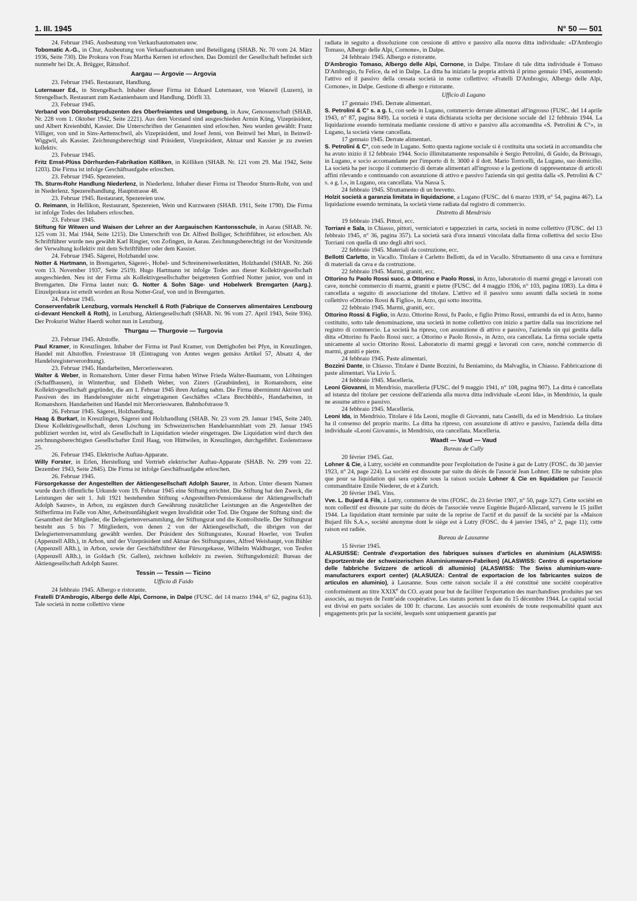1. III. 1945 N° 50 — 501
24. Februar 1945. Ausbeutung von Verkaufsautomaten usw.
Tobomatic A.-G., in Chur, Ausbeutung von Verkaufsautomaten und Beteiligung (SHAB. Nr. 70 vom 24. März 1936, Seite 730). Die Prokura von Frau Martha Kernen ist erloschen. Das Domizil der Gesellschaft befindet sich nunmehr bei Dr. A. Brügger, Rätushof.
Aargau — Argovie — Argovia
23. Februar 1945. Restaurant, Handlung.
Luternauer Ed., in Strengelbach. Inhaber dieser Firma ist Eduard Luternauer, von Wauwil (Luzern), in Strengelbach. Restaurant zum Kastanienbaum und Handlung. Dörfli 33.
23. Februar 1945.
Verband von Dörrobstproduzenten des Oberfreiamtes und Umgebung, in Auw, Genossenschaft (SHAB. Nr. 228 vom 1. Oktober 1942, Seite 2221). Aus dem Vorstand sind ausgeschieden Armin Küng, Vizepräsident, und Albert Kreienbühl, Kassier. Die Unterschriften der Genannten sind erloschen. Neu wurden gewählt: Franz Villiger, von und in Sins-Aettenschwil, als Vizepräsident, und Josef Jenni, von Beinwil bei Muri, in Beinwil-Wiggwil, als Kassier. Zeichnungsberechtigt sind Präsident, Vizepräsident, Aktuar und Kassier je zu zweien kollektiv.
23. Februar 1945.
Fritz Ernst-Plüss Dörrhurden-Fabrikation Kölliken, in Kölliken (SHAB. Nr. 121 vom 29. Mai 1942, Seite 1203). Die Firma ist infolge Geschäftsaufgabe erloschen.
23. Februar 1945. Spezereien.
Th. Sturm-Rohr Handlung Niederlenz, in Niederlenz. Inhaber dieser Firma ist Theodor Sturm-Rohr, von und in Niederlenz. Spezereihandlung. Hauptstrasse 48.
23. Februar 1945. Restaurant, Spezereien usw.
O. Reimann, in Hellikon, Restaurant, Spezereien, Wein und Kurzwaren (SHAB. 1911, Seite 1790). Die Firma ist infolge Todes des Inhabers erloschen.
23. Februar 1945.
Stiftung für Witwen und Waisen der Lehrer an der Aargauischen Kantonsschule, in Aarau (SHAB. Nr. 125 vom 31. Mai 1944, Seite 1215). Die Unterschrift von Dr. Alfred Bolliger, Schriftführer, ist erloschen. Als Schriftführer wurde neu gewählt Karl Ringier, von Zofingen, in Aarau. Zeichnungsberechtigt ist der Vorsitzende der Verwaltung kollektiv mit dem Schriftführer oder dem Kassier.
24. Februar 1945. Sägerei, Holzhandel usw.
Notter & Hartmann, in Bremgarten, Sägerei-, Hobel- und Schreinereiwerkstätten, Holzhandel (SHAB. Nr. 266 vom 13. November 1937, Seite 2519). Hugo Hartmann ist infolge Todes aus dieser Kollektivgesellschaft ausgeschieden. Neu ist der Firma als Kollektivgesellschafter beigetreten Gottfried Notter junior, von und in Bremgarten. Die Firma lautet nun: G. Notter & Sohn Säge- und Hobelwerk Bremgarten (Aarg.). Einzelprokura ist erteilt worden an Rosa Notter-Graf, von und in Bremgarten.
24. Februar 1945.
Conservenfabrik Lenzburg, vormals Henckell & Roth (Fabrique de Conserves alimentaires Lenzbourg ci-devant Henckell & Roth), in Lenzburg, Aktiengesellschaft (SHAB. Nr. 96 vom 27. April 1943, Seite 936). Der Prokurist Walter Haerdi wohnt nun in Lenzburg.
Thurgau — Thurgovie — Turgovia
23. Februar 1945. Altstoffe.
Paul Kramer, in Kreuzlingen. Inhaber der Firma ist Paul Kramer, von Dettighofen bei Pfyn, in Kreuzlingen. Handel mit Altstoffen. Freiestrasse 18 (Eintragung von Amtes wegen gemäss Artikel 57, Absatz 4, der Handelsregisterverordnung).
23. Februar 1945. Handarbeiten, Mercerieswaren.
Walter & Weber, in Romanshorn. Unter dieser Firma haben Witwe Frieda Walter-Baumann, von Löhningen (Schaffhausen), in Wintertbur, und Elsbeth Weber, von Zizers (Graubünden), in Romanshorn, eine Kollektivgesellschaft gegründet, die am 1. Februar 1945 ihren Anfang nahm. Die Firma übernimmt Aktiven und Passiven des im Handelsregister nicht eingetragenen Geschäftes «Clara Brechbühl», Handarbeiten, in Romanshorn. Handarbeiten und Handel mit Mercerieswaren. Bahnhofstrasse 9.
26. Februar 1945. Sägerei, Holzhandlung.
Haag & Burkart, in Kreuzlingen, Sägerei und Holzhandlung (SHAB. Nr. 23 vom 29. Januar 1945, Seite 240). Diese Kollektivgesellschaft, deren Löschung im Schweizerischen Handelsamtsblatt vom 29. Januar 1945 publiziert worden ist, wird als Gesellschaft in Liquidation wieder eingetragen. Die Liquidation wird durch den zeichnungsberechtigten Gesellschafter Emil Haag, von Hüttwilen, in Kreuzlingen, durchgeführt. Esslenstrasse 25.
26. Februar 1945. Elektrische Auftau-Apparate.
Willy Forster, in Erlen, Herstellung und Vertrieb elektrischer Auftau-Apparate (SHAB. Nr. 299 vom 22. Dezember 1943, Seite 2845). Die Firma ist infolge Geschäftsaufgabe erloschen.
26. Februar 1945.
Fürsorgekasse der Angestellten der Aktiengesellschaft Adolph Saurer, in Arbon. Unter diesem Namen wurde durch öffentliche Urkunde vom 19. Februar 1945 eine Stiftung errichtet. Die Stiftung hat den Zweck, die Leistungen der seit 1. Juli 1921 bestehenden Stiftung «Angestellten-Pensionskasse der Aktiengesellschaft Adolph Saurer», in Arbon, zu ergänzen durch Gewährung zusätzlicher Leistungen an die Angestellten der Stifterfirma im Falle von Alter, Arbeitsunfähigkeit wegen Invalidität oder Tod. Die Organe der Stiftung sind: die Gesamtheit der Mitglieder, die Delegiertenversammlung, der Stiftungsrat und die Kontrollstelle. Der Stiftungsrat besteht aus 5 bis 7 Mitgliedern, von denen 2 von der Aktiengesellschaft, die übrigen von der Delegiertenversammlung gewählt werden. Der Präsident des Stiftungsrates, Kourad Hoerler, von Teufen (Appenzell ARh.), in Arbon, und der Vizepräsident und Aktuar des Stiftungsrates, Alfred Weishaupt, von Bühler (Appenzell ARh.), in Arbon, sowie der Geschäftsführer der Fürsorgekasse, Wilhelm Waldburger, von Teufen (Appenzell ARh.), in Goldach (St. Gallen), zeichnen kollektiv zu zweien. Stiftungsdomizil: Bureau der Aktiengesellschaft Adolph Saurer.
Tessin — Tessin — Ticino
Ufficio di Faido
24 febbraio 1945. Albergo e ristorante.
Fratelli D'Ambrogio, Albergo delle Alpi, Cornone, in Dalpe (FUSC. del 14 marzo 1944, n° 62, pagina 613). Tale società in nome collettivo viene
radiata in seguito a dissoluzione con cessione di attivo e passivo alla nuova ditta individuale: «D'Ambrogio Tomaso, Albergo delle Alpi, Cornone», in Dalpe.
24 febbraio 1945. Albergo e ristorante.
D'Ambrogio Tomaso, Albergo delle Alpi, Cornone, in Dalpe. Titolare di tale ditta individuale è Tomaso D'Ambrogio, fu Felice, da ed in Dalpe. La ditta ha iniziato la propria attività il primo gennaio 1945, assumendo l'attivo ed il passivo della cessata società in nome collettivo: «Fratelli D'Ambrogio, Albergo delle Alpi, Cornone», in Dalpe. Gestione di albergo e ristorante.
Ufficio di Lugano
17 gennaio 1945. Derrate alimentari.
S. Petrolini & C° s. a g. l., con sede in Lugano, commercio derrate alimentari all'ingrosso (FUSC. del 14 aprile 1943, n° 87, pagina 849). La società è stata dichiarata sciolta per decisione sociale del 12 febbraio 1944. La liquidazione essendo terminata mediante cessione di attivo e passivo alla accomandita «S. Petrolini & C°», in Lugano, la società viene cancellata.
17 gennaio 1945. Derrate alimentari.
S. Petrolini & C°, con sede in Lugano. Sotto questa ragione sociale si è costituita una società in accomandita che ha avuto inizio il 12 febbraio 1944. Socio illimitatamente responsabile è Sergio Petrolini, di Guido, da Brissago, in Lugano, e socio accomandante per l'importo di fr. 3000 è il dott. Mario Torricelli, da Lugano, suo domicilio. La società ha per iscopo il commercio di derrate alimentari all'ingrosso e la gestione di rappresentanze di articoli affini rilevando e continuando con assunzione di attivo e passivo l'azienda sin qui gestita dalla «S. Petrolini & C° s. a g. l.», in Lugano, ora cancellata. Via Nassa 5.
24 febbraio 1945. Sfruttamento di un brevetto.
Holzit società a garanzia limitata in liquidazione, a Lugano (FUSC. del 6 marzo 1939, n° 54, pagina 467). La liquidazione essendo terminata, la società viene radiata dal registro di commercio.
Distretto di Mendrisio
19 febbraio 1945. Pittori, ecc.
Torriani e Sala, in Chiasso, pittori, verniciatori e tappezzieri in carta, società in nome collettivo (FUSC. del 13 febbraio 1945, n° 36, pagina 357). La società sarà d'ora innanzi vincolata dalla firma collettiva del socio Elso Torriani con quella di uno degli altri soci.
22 febbraio 1945. Materiali da costruzione, ecc.
Bellotti Carletto, in Vacallo. Titolare è Carletto Bellotti, da ed in Vacallo. Sfruttamento di una cava e fornitura di materiali da cava e da costruzione.
22 febbraio 1945. Marmi, graniti, ecc.
Ottorino fu Paolo Rossi succ. a Ottorino e Paolo Rossi, in Arzo, laboratorio di marmi greggi e lavorati con cave, nonchè commercio di marmi, graniti e pietre (FUSC. del 4 maggio 1936, n° 103, pagina 1083). La ditta è cancellata a seguito di associazione del titolare. L'attivo ed il passivo sono assunti dalla società in nome collettivo «Ottorino Rossi & Figlio», in Arzo, qui sotto inscritta.
22 febbraio 1945. Marmi, graniti, ecc.
Ottorino Rossi & Figlio, in Arzo. Ottorino Rossi, fu Paolo, e figlio Primo Rossi, entrambi da ed in Arzo, hanno costituito, sotto tale denominazione, una società in nome collettivo con inizio a partire dalla sua inscrizione nel registro di commercio. La società ha ripreso, con assunzione di attivo e passivo, l'azienda sin qui gestita dalla ditta «Ottorino fu Paolo Rossi succ. a Ottorino e Paolo Rossi», in Arzo, ora cancellata. La firma sociale spetta unicamente al socio Ottorino Rossi. Laboratorio di marmi greggi e lavorati con cave, nonchè commercio di marmi, graniti e pietre.
24 febbraio 1945. Paste alimentari.
Bozzini Dante, in Chiasso. Titolare è Dante Bozzini, fu Beniamino, da Malvaglia, in Chiasso. Fabbricazione di paste alimentari. Via Livio 5.
24 febbraio 1945. Macelleria.
Leoni Giovanni, in Mendrisio, macelleria (FUSC. del 9 maggio 1941, n° 108, pagina 907). La ditta è cancellata ad istanza del titolare per cessione dell'azienda alla nuova ditta individuale «Leoni Ida», in Mendrisio, la quale ne assume attivo e passivo.
24 febbraio 1945. Macelleria.
Leoni Ida, in Mendrisio. Titolare è Ida Leoni, moglie di Giovanni, nata Castelli, da ed in Mendrisio. La titolare ha il consenso del proprio marito. La ditta ha ripreso, con assunzione di attivo e passivo, l'azienda della ditta individuale «Leoni Giovanni», in Mendrisio, ora cancellata. Macelleria.
Waadt — Vaud — Vaud
Bureau de Cully
20 février 1945. Gaz.
Lohner & Cie, à Lutry, société en commandite pour l'exploitation de l'usine à gaz de Lutry (FOSC. du 30 janvier 1923, n° 24, page 224). La société est dissoute par suite du décès de l'associé Jean Lohner. Elle ne subsiste plus que pour sa liquidation qui sera opérée sous la raison sociale Lohner & Cie en liquidation par l'associé commanditaire Emile Niederer, de et à Zurich.
20 février 1945. Vins.
Vve. L. Bujard & Fils, à Lutry, commerce de vins (FOSC. du 23 février 1907, n° 50, page 327). Cette société en nom collectif est dissoute par suite du décès de l'associée veuve Eugénie Bujard-Allezard, survenu le 15 juillet 1944. La liquidation étant terminée par suite de la reprise de l'actif et du passif de la société par la «Maison Bujard fils S.A.», société anonyme dont le siège est à Lutry (FOSC. du 4 janvier 1945, n° 2, page 11); cette raison est radiée.
Bureau de Lausanne
15 février 1945.
ALASUISSE: Centrale d'exportation des fabriques suisses d'articles en aluminium (ALASWISS: Exportzentrale der schweizerischen Aluminiumwaren-Fabriken) (ALASWISS: Centro di esportazione delle fabbriche Svizzere de articoli di alluminio) (ALASWISS: The Swiss aluminium-ware-manufacturers export center) (ALASUIZA: Central de exportacion de los fabricantes suizos de articulos en aluminio), à Lausanne. Sous cette raison sociale il a été constitué une société coopérative conformément au titre XXIX<sup>e</sup> du CO. ayant pour but de faciliter l'exportation des marchandises produites par ses associés, au moyen de l'entr'aide coopérative. Les statuts portent la date du 15 décembre 1944. Le capital social est divisé en parts sociales de 100 fr. chacune. Les associés sont exonérés de toute responsabilité quant aux engagements pris par la société, lesquels sont uniquement garantis par